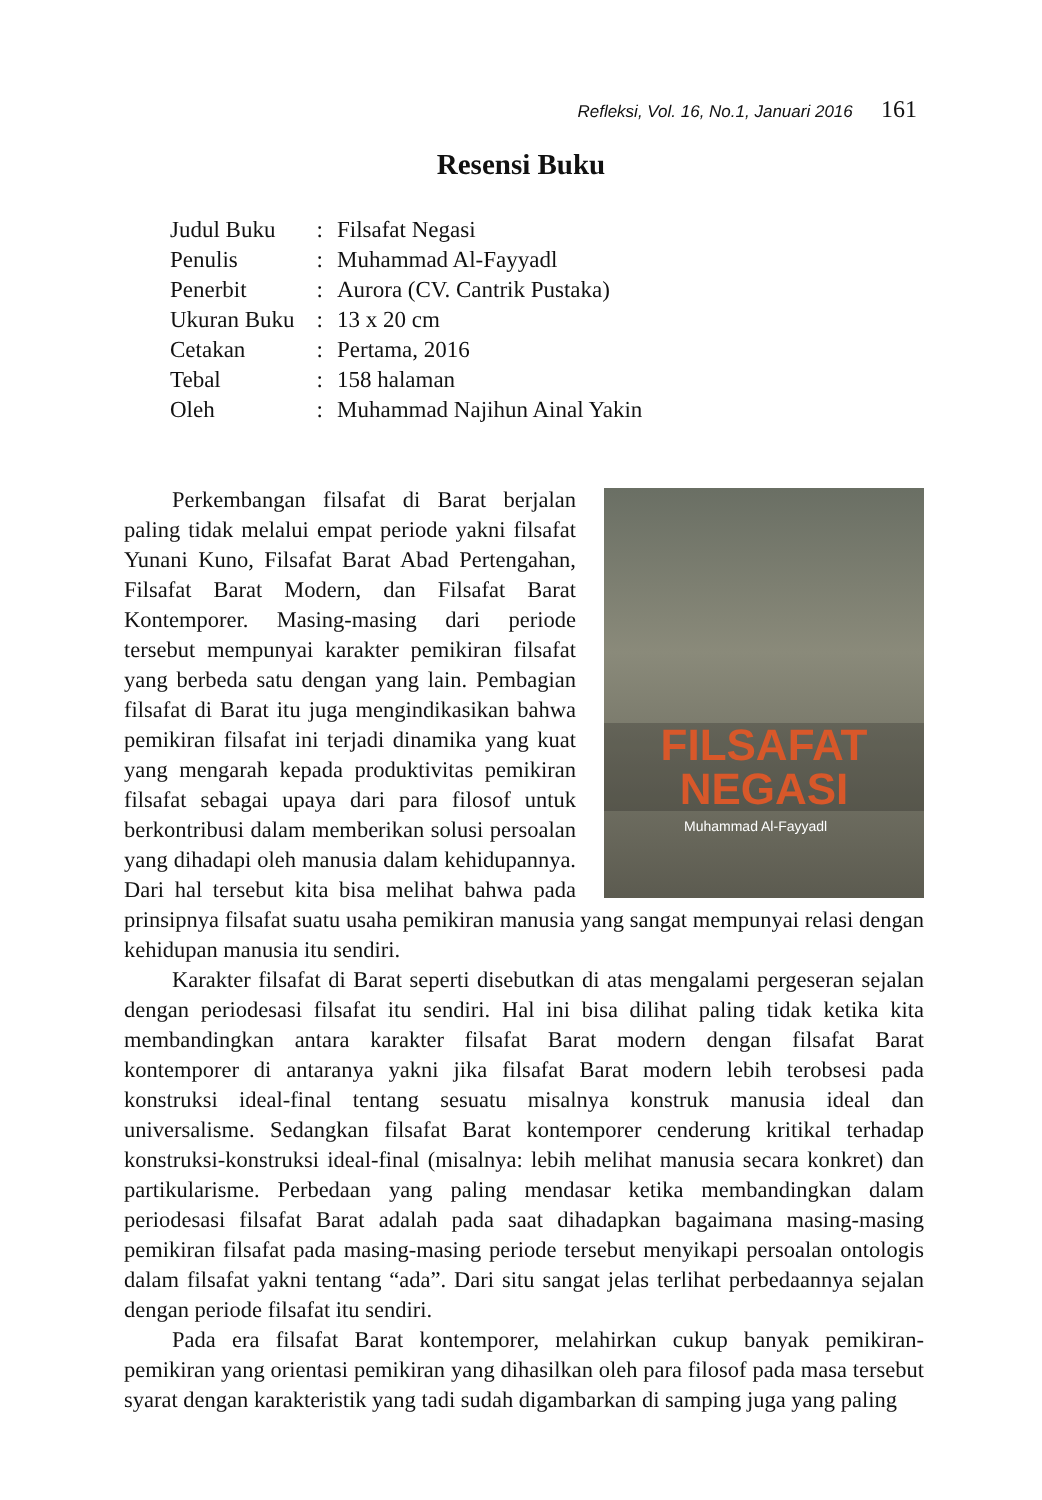Refleksi, Vol. 16, No.1, Januari 2016 161
Resensi Buku
| Judul Buku | : | Filsafat Negasi |
| Penulis | : | Muhammad Al-Fayyadl |
| Penerbit | : | Aurora (CV. Cantrik Pustaka) |
| Ukuran Buku | : | 13 x 20 cm |
| Cetakan | : | Pertama, 2016 |
| Tebal | : | 158 halaman |
| Oleh | : | Muhammad Najihun Ainal Yakin |
FILSAFAT
NEGASI
Muhammad Al-Fayyadl
Perkembangan filsafat di Barat berjalan paling tidak melalui empat periode yakni filsafat Yunani Kuno, Filsafat Barat Abad Pertengahan, Filsafat Barat Modern, dan Filsafat Barat Kontemporer. Masing-masing dari periode tersebut mempunyai karakter pemikiran filsafat yang berbeda satu dengan yang lain. Pembagian filsafat di Barat itu juga mengindikasikan bahwa pemikiran filsafat ini terjadi dinamika yang kuat yang mengarah kepada produktivitas pemikiran filsafat sebagai upaya dari para filosof untuk berkontribusi dalam memberikan solusi persoalan yang dihadapi oleh manusia dalam kehidupannya. Dari hal tersebut kita bisa melihat bahwa pada prinsipnya filsafat suatu usaha pemikiran manusia yang sangat mempunyai relasi dengan kehidupan manusia itu sendiri.
Karakter filsafat di Barat seperti disebutkan di atas mengalami pergeseran sejalan dengan periodesasi filsafat itu sendiri. Hal ini bisa dilihat paling tidak ketika kita membandingkan antara karakter filsafat Barat modern dengan filsafat Barat kontemporer di antaranya yakni jika filsafat Barat modern lebih terobsesi pada konstruksi ideal-final tentang sesuatu misalnya konstruk manusia ideal dan universalisme. Sedangkan filsafat Barat kontemporer cenderung kritikal terhadap konstruksi-konstruksi ideal-final (misalnya: lebih melihat manusia secara konkret) dan partikularisme. Perbedaan yang paling mendasar ketika membandingkan dalam periodesasi filsafat Barat adalah pada saat dihadapkan bagaimana masing-masing pemikiran filsafat pada masing-masing periode tersebut menyikapi persoalan ontologis dalam filsafat yakni tentang “ada”. Dari situ sangat jelas terlihat perbedaannya sejalan dengan periode filsafat itu sendiri.
Pada era filsafat Barat kontemporer, melahirkan cukup banyak pemikiran-pemikiran yang orientasi pemikiran yang dihasilkan oleh para filosof pada masa tersebut syarat dengan karakteristik yang tadi sudah digambarkan di samping juga yang paling